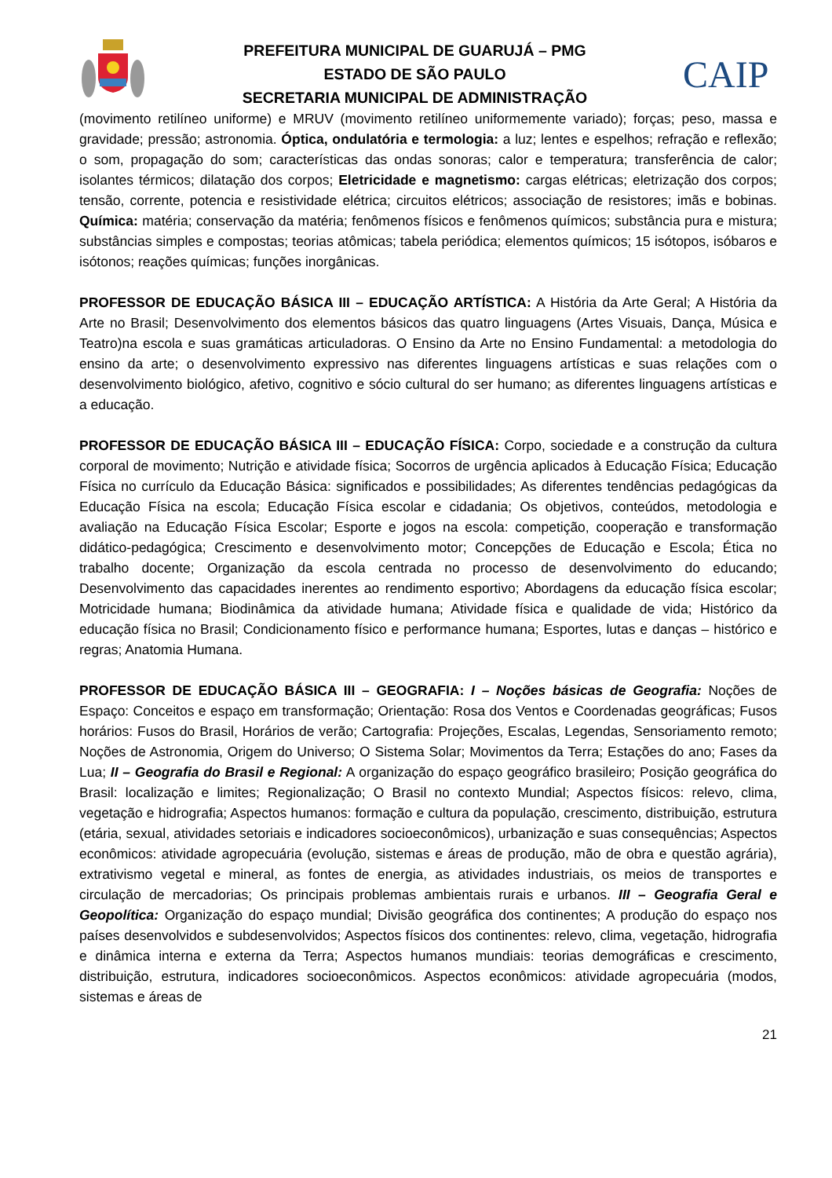PREFEITURA MUNICIPAL DE GUARUJÁ – PMG
ESTADO DE SÃO PAULO
SECRETARIA MUNICIPAL DE ADMINISTRAÇÃO
CAIP
(movimento retilíneo uniforme) e MRUV (movimento retilíneo uniformemente variado); forças; peso, massa e gravidade; pressão; astronomia. Óptica, ondulatória e termologia: a luz; lentes e espelhos; refração e reflexão; o som, propagação do som; características das ondas sonoras; calor e temperatura; transferência de calor; isolantes térmicos; dilatação dos corpos; Eletricidade e magnetismo: cargas elétricas; eletrização dos corpos; tensão, corrente, potencia e resistividade elétrica; circuitos elétricos; associação de resistores; imãs e bobinas. Química: matéria; conservação da matéria; fenômenos físicos e fenômenos químicos; substância pura e mistura; substâncias simples e compostas; teorias atômicas; tabela periódica; elementos químicos; 15 isótopos, isóbaros e isótonos; reações químicas; funções inorgânicas.
PROFESSOR DE EDUCAÇÃO BÁSICA III – EDUCAÇÃO ARTÍSTICA: A História da Arte Geral; A História da Arte no Brasil; Desenvolvimento dos elementos básicos das quatro linguagens (Artes Visuais, Dança, Música e Teatro)na escola e suas gramáticas articuladoras. O Ensino da Arte no Ensino Fundamental: a metodologia do ensino da arte; o desenvolvimento expressivo nas diferentes linguagens artísticas e suas relações com o desenvolvimento biológico, afetivo, cognitivo e sócio cultural do ser humano; as diferentes linguagens artísticas e a educação.
PROFESSOR DE EDUCAÇÃO BÁSICA III – EDUCAÇÃO FÍSICA: Corpo, sociedade e a construção da cultura corporal de movimento; Nutrição e atividade física; Socorros de urgência aplicados à Educação Física; Educação Física no currículo da Educação Básica: significados e possibilidades; As diferentes tendências pedagógicas da Educação Física na escola; Educação Física escolar e cidadania; Os objetivos, conteúdos, metodologia e avaliação na Educação Física Escolar; Esporte e jogos na escola: competição, cooperação e transformação didático-pedagógica; Crescimento e desenvolvimento motor; Concepções de Educação e Escola; Ética no trabalho docente; Organização da escola centrada no processo de desenvolvimento do educando; Desenvolvimento das capacidades inerentes ao rendimento esportivo; Abordagens da educação física escolar; Motricidade humana; Biodinâmica da atividade humana; Atividade física e qualidade de vida; Histórico da educação física no Brasil; Condicionamento físico e performance humana; Esportes, lutas e danças – histórico e regras; Anatomia Humana.
PROFESSOR DE EDUCAÇÃO BÁSICA III – GEOGRAFIA: I – Noções básicas de Geografia: Noções de Espaço: Conceitos e espaço em transformação; Orientação: Rosa dos Ventos e Coordenadas geográficas; Fusos horários: Fusos do Brasil, Horários de verão; Cartografia: Projeções, Escalas, Legendas, Sensoriamento remoto; Noções de Astronomia, Origem do Universo; O Sistema Solar; Movimentos da Terra; Estações do ano; Fases da Lua; II – Geografia do Brasil e Regional: A organização do espaço geográfico brasileiro; Posição geográfica do Brasil: localização e limites; Regionalização; O Brasil no contexto Mundial; Aspectos físicos: relevo, clima, vegetação e hidrografia; Aspectos humanos: formação e cultura da população, crescimento, distribuição, estrutura (etária, sexual, atividades setoriais e indicadores socioeconômicos), urbanização e suas consequências; Aspectos econômicos: atividade agropecuária (evolução, sistemas e áreas de produção, mão de obra e questão agrária), extrativismo vegetal e mineral, as fontes de energia, as atividades industriais, os meios de transportes e circulação de mercadorias; Os principais problemas ambientais rurais e urbanos. III – Geografia Geral e Geopolítica: Organização do espaço mundial; Divisão geográfica dos continentes; A produção do espaço nos países desenvolvidos e subdesenvolvidos; Aspectos físicos dos continentes: relevo, clima, vegetação, hidrografia e dinâmica interna e externa da Terra; Aspectos humanos mundiais: teorias demográficas e crescimento, distribuição, estrutura, indicadores socioeconômicos. Aspectos econômicos: atividade agropecuária (modos, sistemas e áreas de
21